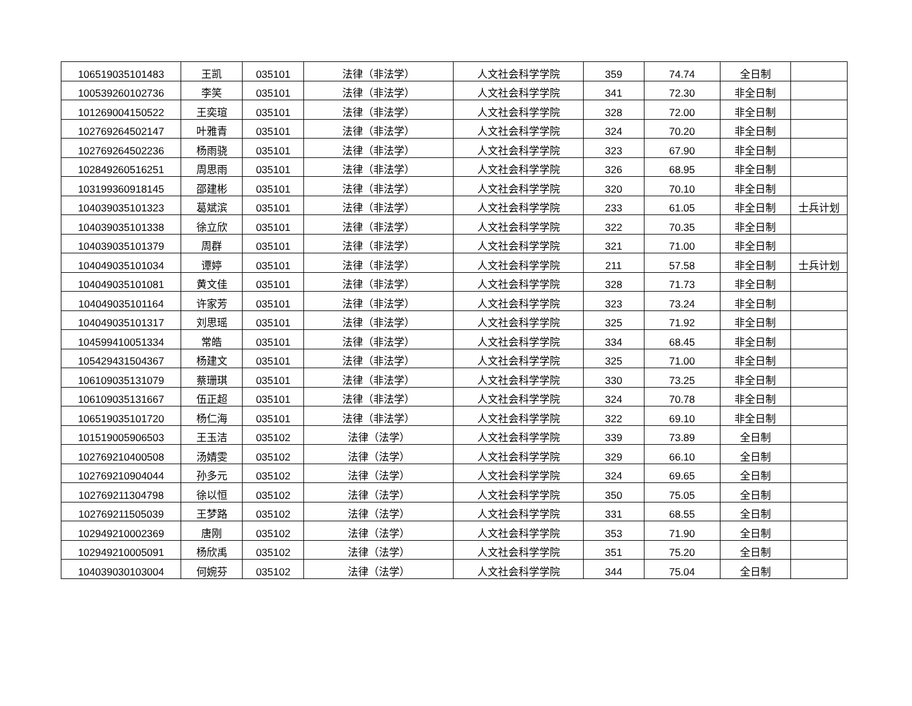| 106519035101483 | 王凯 | 035101 | 法律（非法学） | 人文社会科学学院 | 359 | 74.74 | 全日制 | |
| 100539260102736 | 李笑 | 035101 | 法律（非法学） | 人文社会科学学院 | 341 | 72.30 | 非全日制 | |
| 101269004150522 | 王奕瑄 | 035101 | 法律（非法学） | 人文社会科学学院 | 328 | 72.00 | 非全日制 | |
| 102769264502147 | 叶雅青 | 035101 | 法律（非法学） | 人文社会科学学院 | 324 | 70.20 | 非全日制 | |
| 102769264502236 | 杨雨骁 | 035101 | 法律（非法学） | 人文社会科学学院 | 323 | 67.90 | 非全日制 | |
| 102849260516251 | 周思雨 | 035101 | 法律（非法学） | 人文社会科学学院 | 326 | 68.95 | 非全日制 | |
| 103199360918145 | 邵建彬 | 035101 | 法律（非法学） | 人文社会科学学院 | 320 | 70.10 | 非全日制 | |
| 104039035101323 | 葛斌滨 | 035101 | 法律（非法学） | 人文社会科学学院 | 233 | 61.05 | 非全日制 | 士兵计划 |
| 104039035101338 | 徐立欣 | 035101 | 法律（非法学） | 人文社会科学学院 | 322 | 70.35 | 非全日制 | |
| 104039035101379 | 周群 | 035101 | 法律（非法学） | 人文社会科学学院 | 321 | 71.00 | 非全日制 | |
| 104049035101034 | 谭婷 | 035101 | 法律（非法学） | 人文社会科学学院 | 211 | 57.58 | 非全日制 | 士兵计划 |
| 104049035101081 | 黄文佳 | 035101 | 法律（非法学） | 人文社会科学学院 | 328 | 71.73 | 非全日制 | |
| 104049035101164 | 许家芳 | 035101 | 法律（非法学） | 人文社会科学学院 | 323 | 73.24 | 非全日制 | |
| 104049035101317 | 刘思瑶 | 035101 | 法律（非法学） | 人文社会科学学院 | 325 | 71.92 | 非全日制 | |
| 104599410051334 | 常皓 | 035101 | 法律（非法学） | 人文社会科学学院 | 334 | 68.45 | 非全日制 | |
| 105429431504367 | 杨建文 | 035101 | 法律（非法学） | 人文社会科学学院 | 325 | 71.00 | 非全日制 | |
| 106109035131079 | 蔡珊琪 | 035101 | 法律（非法学） | 人文社会科学学院 | 330 | 73.25 | 非全日制 | |
| 106109035131667 | 伍正超 | 035101 | 法律（非法学） | 人文社会科学学院 | 324 | 70.78 | 非全日制 | |
| 106519035101720 | 杨仁海 | 035101 | 法律（非法学） | 人文社会科学学院 | 322 | 69.10 | 非全日制 | |
| 101519005906503 | 王玉洁 | 035102 | 法律（法学） | 人文社会科学学院 | 339 | 73.89 | 全日制 | |
| 102769210400508 | 汤婧雯 | 035102 | 法律（法学） | 人文社会科学学院 | 329 | 66.10 | 全日制 | |
| 102769210904044 | 孙多元 | 035102 | 法律（法学） | 人文社会科学学院 | 324 | 69.65 | 全日制 | |
| 102769211304798 | 徐以恒 | 035102 | 法律（法学） | 人文社会科学学院 | 350 | 75.05 | 全日制 | |
| 102769211505039 | 王梦路 | 035102 | 法律（法学） | 人文社会科学学院 | 331 | 68.55 | 全日制 | |
| 102949210002369 | 唐刚 | 035102 | 法律（法学） | 人文社会科学学院 | 353 | 71.90 | 全日制 | |
| 102949210005091 | 杨欣禹 | 035102 | 法律（法学） | 人文社会科学学院 | 351 | 75.20 | 全日制 | |
| 104039030103004 | 何婉芬 | 035102 | 法律（法学） | 人文社会科学学院 | 344 | 75.04 | 全日制 | |